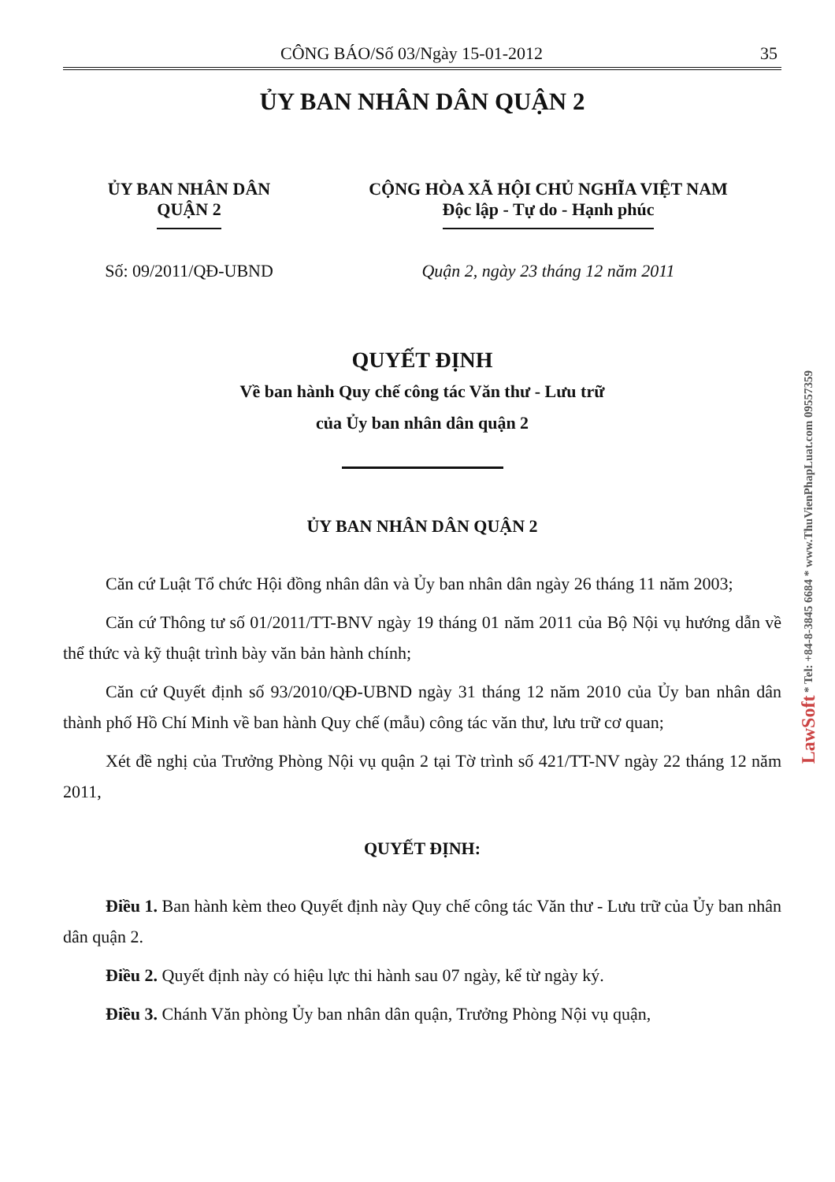CÔNG BÁO/Số 03/Ngày 15-01-2012 35
ỦY BAN NHÂN DÂN QUẬN 2
ỦY BAN NHÂN DÂN
QUẬN 2
CỘNG HÒA XÃ HỘI CHỦ NGHĨA VIỆT NAM
Độc lập - Tự do - Hạnh phúc
Số: 09/2011/QĐ-UBND Quận 2, ngày 23 tháng 12 năm 2011
QUYẾT ĐỊNH
Về ban hành Quy chế công tác Văn thư - Lưu trữ
của Ủy ban nhân dân quận 2
ỦY BAN NHÂN DÂN QUẬN 2
Căn cứ Luật Tổ chức Hội đồng nhân dân và Ủy ban nhân dân ngày 26 tháng 11 năm 2003;
Căn cứ Thông tư số 01/2011/TT-BNV ngày 19 tháng 01 năm 2011 của Bộ Nội vụ hướng dẫn về thể thức và kỹ thuật trình bày văn bản hành chính;
Căn cứ Quyết định số 93/2010/QĐ-UBND ngày 31 tháng 12 năm 2010 của Ủy ban nhân dân thành phố Hồ Chí Minh về ban hành Quy chế (mẫu) công tác văn thư, lưu trữ cơ quan;
Xét đề nghị của Trưởng Phòng Nội vụ quận 2 tại Tờ trình số 421/TT-NV ngày 22 tháng 12 năm 2011,
QUYẾT ĐỊNH:
Điều 1. Ban hành kèm theo Quyết định này Quy chế công tác Văn thư - Lưu trữ của Ủy ban nhân dân quận 2.
Điều 2. Quyết định này có hiệu lực thi hành sau 07 ngày, kể từ ngày ký.
Điều 3. Chánh Văn phòng Ủy ban nhân dân quận, Trưởng Phòng Nội vụ quận,
LawSoft * Tel: +84-8-3845 6684 * www.ThuVienPhapLuat.com 09557359